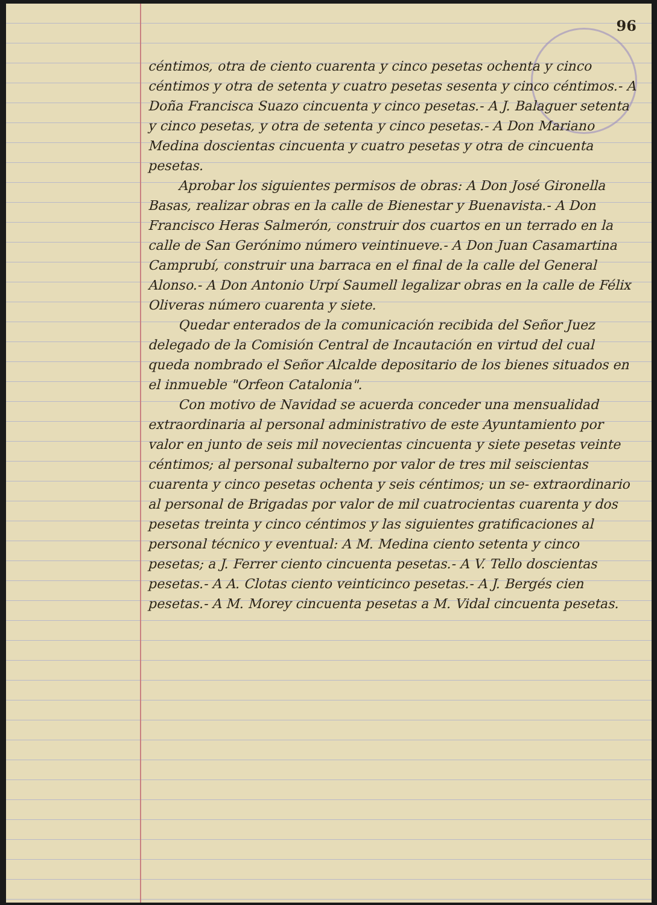96
céntimos, otra de ciento cuarenta y cinco pesetas ochenta y cinco céntimos y otra de setenta y cuatro pesetas sesenta y cinco céntimos.- A Doña Francisca Suazo cincuenta y cinco pesetas.- A J. Balaguer setenta y cinco pesetas, y otra de setenta y cinco pesetas.- A Don Mariano Medina doscientas cincuenta y cuatro pesetas y otra de cincuenta pesetas.
Aprobar los siguientes permisos de obras: A Don José Gironella Basas, realizar obras en la calle de Bienestar y Buenavista.- A Don Francisco Heras Salmerón, construir dos cuartos en un terrado en la calle de San Gerónimo número veintinueve.- A Don Juan Casamartina Camprubí, construir una barraca en el final de la calle del General Alonso.- A Don Antonio Urpí Saumell legalizar obras en la calle de Félix Oliveras número cuarenta y siete.
Quedar enterados de la comunicación recibida del Señor Juez delegado de la Comisión Central de Incautación en virtud del cual queda nombrado el Señor Alcalde depositario de los bienes situados en el inmueble "Orfeon Catalonia".
Con motivo de Navidad se acuerda conceder una mensualidad extraordinaria al personal administrativo de este Ayuntamiento por valor en junto de seis mil novecientas cincuenta y siete pesetas veinte céntimos; al personal subalterno por valor de tres mil seiscientas cuarenta y cinco pesetas ochenta y seis céntimos; un se- extraordinario al personal de Brigadas por valor de mil cuatrocientas cuarenta y dos pesetas treinta y cinco céntimos y las siguientes gratificaciones al personal técnico y eventual: A M. Medina ciento setenta y cinco pesetas; a J. Ferrer ciento cincuenta pesetas.- A V. Tello doscientas pesetas.- A A. Clotas ciento veinticinco pesetas.- A J. Bergés cien pesetas.- A M. Morey cincuenta pesetas a M. Vidal cincuenta pesetas.